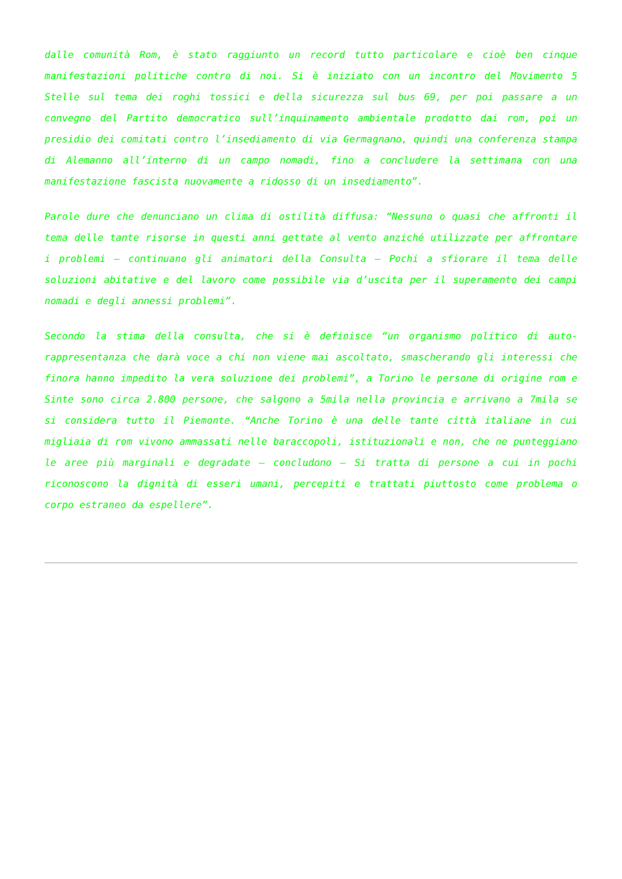dalle comunità Rom, è stato raggiunto un record tutto particolare e cioè ben cinque manifestazioni politiche contro di noi. Si è iniziato con un incontro del Movimento 5 Stelle sul tema dei roghi tossici e della sicurezza sul bus 69, per poi passare a un convegno del Partito democratico sull’inquinamento ambientale prodotto dai rom, poi un presidio dei comitati contro l’insediamento di via Germagnano, quindi una conferenza stampa di Alemanno all’interno di un campo nomadi, fino a concludere la settimana con una manifestazione fascista nuovamente a ridosso di un insediamento”.
Parole dure che denunciano un clima di ostilità diffusa: “Nessuno o quasi che affronti il tema delle tante risorse in questi anni gettate al vento anziché utilizzate per affrontare i problemi – continuano gli animatori della Consulta – Pochi a sfiorare il tema delle soluzioni abitative e del lavoro come possibile via d’uscita per il superamento dei campi nomadi e degli annessi problemi”.
Secondo la stima della consulta, che si è definisce “un organismo politico di auto-rappresentanza che darà voce a chi non viene mai ascoltato, smascherando gli interessi che finora hanno impedito la vera soluzione dei problemi”, a Torino le persone di origine rom e Sinte sono circa 2.800 persone, che salgono a 5mila nella provincia e arrivano a 7mila se si considera tutto il Piemonte. “Anche Torino è una delle tante città italiane in cui migliaia di rom vivono ammassati nelle baraccopoli, istituzionali e non, che ne punteggiano le aree più marginali e degradate – concludono – Si tratta di persone a cui in pochi riconoscono la dignità di esseri umani, percepiti e trattati piuttosto come problema o corpo estraneo da espellere”.